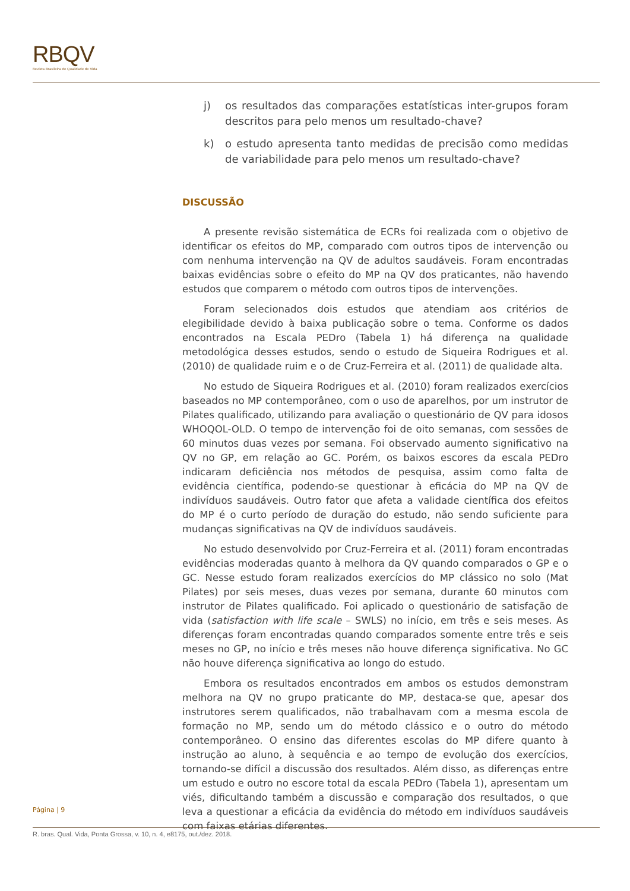RBQV
Revista Brasileira de Qualidade de Vida
j) os resultados das comparações estatísticas inter-grupos foram descritos para pelo menos um resultado-chave?
k) o estudo apresenta tanto medidas de precisão como medidas de variabilidade para pelo menos um resultado-chave?
DISCUSSÃO
A presente revisão sistemática de ECRs foi realizada com o objetivo de identificar os efeitos do MP, comparado com outros tipos de intervenção ou com nenhuma intervenção na QV de adultos saudáveis. Foram encontradas baixas evidências sobre o efeito do MP na QV dos praticantes, não havendo estudos que comparem o método com outros tipos de intervenções.
Foram selecionados dois estudos que atendiam aos critérios de elegibilidade devido à baixa publicação sobre o tema. Conforme os dados encontrados na Escala PEDro (Tabela 1) há diferença na qualidade metodológica desses estudos, sendo o estudo de Siqueira Rodrigues et al. (2010) de qualidade ruim e o de Cruz-Ferreira et al. (2011) de qualidade alta.
No estudo de Siqueira Rodrigues et al. (2010) foram realizados exercícios baseados no MP contemporâneo, com o uso de aparelhos, por um instrutor de Pilates qualificado, utilizando para avaliação o questionário de QV para idosos WHOQOL-OLD. O tempo de intervenção foi de oito semanas, com sessões de 60 minutos duas vezes por semana. Foi observado aumento significativo na QV no GP, em relação ao GC. Porém, os baixos escores da escala PEDro indicaram deficiência nos métodos de pesquisa, assim como falta de evidência científica, podendo-se questionar à eficácia do MP na QV de indivíduos saudáveis. Outro fator que afeta a validade científica dos efeitos do MP é o curto período de duração do estudo, não sendo suficiente para mudanças significativas na QV de indivíduos saudáveis.
No estudo desenvolvido por Cruz-Ferreira et al. (2011) foram encontradas evidências moderadas quanto à melhora da QV quando comparados o GP e o GC. Nesse estudo foram realizados exercícios do MP clássico no solo (Mat Pilates) por seis meses, duas vezes por semana, durante 60 minutos com instrutor de Pilates qualificado. Foi aplicado o questionário de satisfação de vida (satisfaction with life scale – SWLS) no início, em três e seis meses. As diferenças foram encontradas quando comparados somente entre três e seis meses no GP, no início e três meses não houve diferença significativa. No GC não houve diferença significativa ao longo do estudo.
Embora os resultados encontrados em ambos os estudos demonstram melhora na QV no grupo praticante do MP, destaca-se que, apesar dos instrutores serem qualificados, não trabalhavam com a mesma escola de formação no MP, sendo um do método clássico e o outro do método contemporâneo. O ensino das diferentes escolas do MP difere quanto à instrução ao aluno, à sequência e ao tempo de evolução dos exercícios, tornando-se difícil a discussão dos resultados. Além disso, as diferenças entre um estudo e outro no escore total da escala PEDro (Tabela 1), apresentam um viés, dificultando também a discussão e comparação dos resultados, o que leva a questionar a eficácia da evidência do método em indivíduos saudáveis com faixas etárias diferentes.
Página | 9
R. bras. Qual. Vida, Ponta Grossa, v. 10, n. 4, e8175, out./dez. 2018.